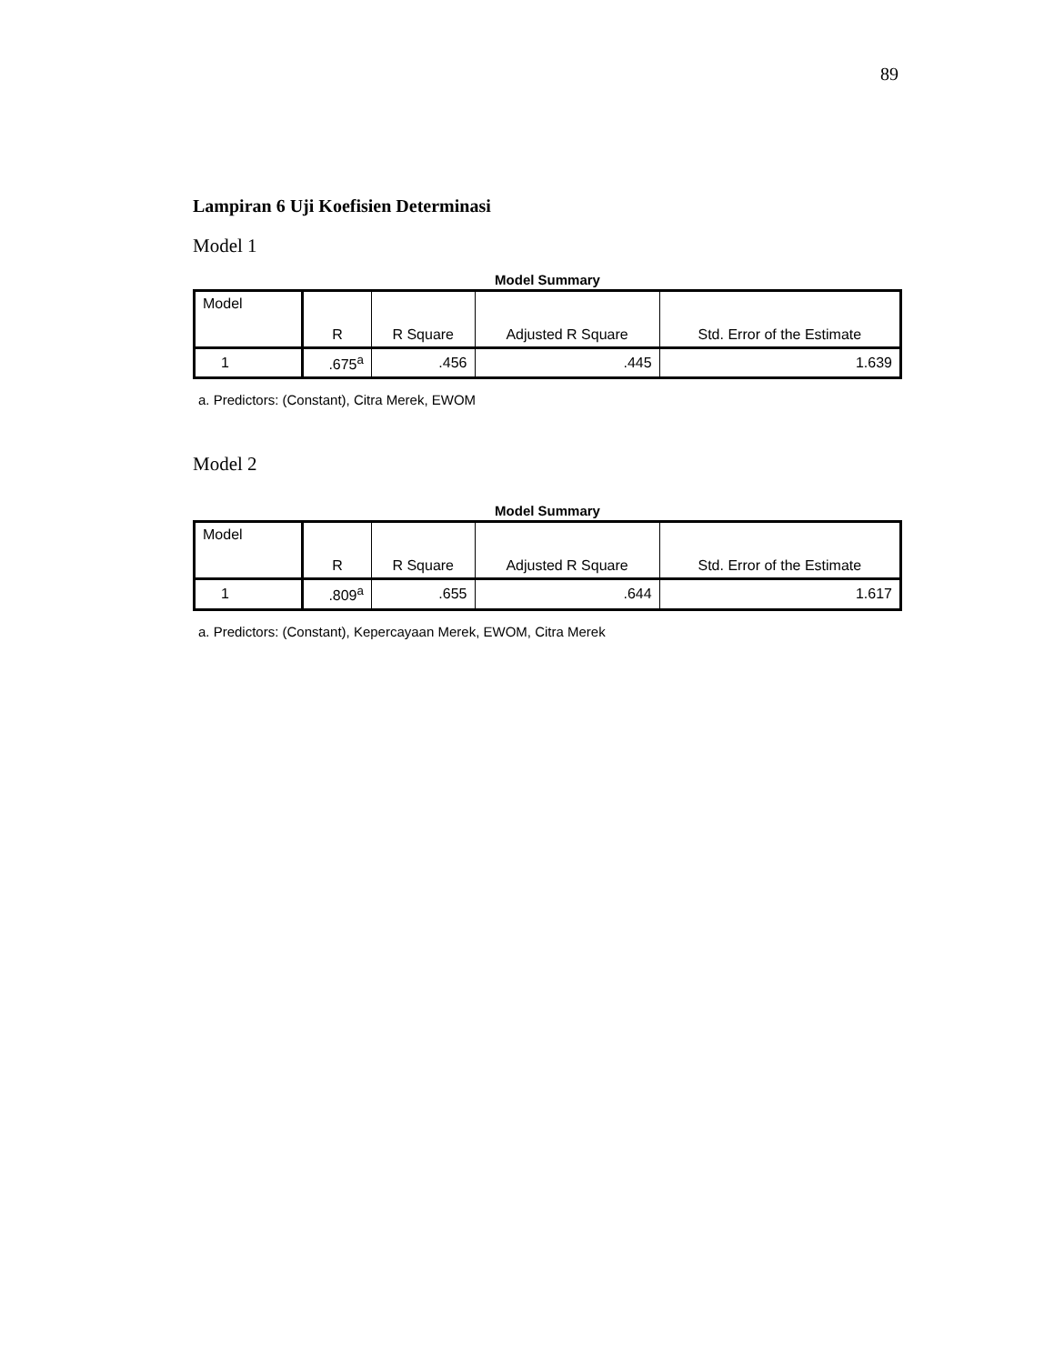89
Lampiran 6 Uji Koefisien Determinasi
Model 1
Model Summary
| Model | R | R Square | Adjusted R Square | Std. Error of the Estimate |
| --- | --- | --- | --- | --- |
| 1 | .675<sup>a</sup> | .456 | .445 | 1.639 |
a. Predictors: (Constant), Citra Merek, EWOM
Model 2
Model Summary
| Model | R | R Square | Adjusted R Square | Std. Error of the Estimate |
| --- | --- | --- | --- | --- |
| 1 | .809<sup>a</sup> | .655 | .644 | 1.617 |
a. Predictors: (Constant), Kepercayaan Merek, EWOM, Citra Merek